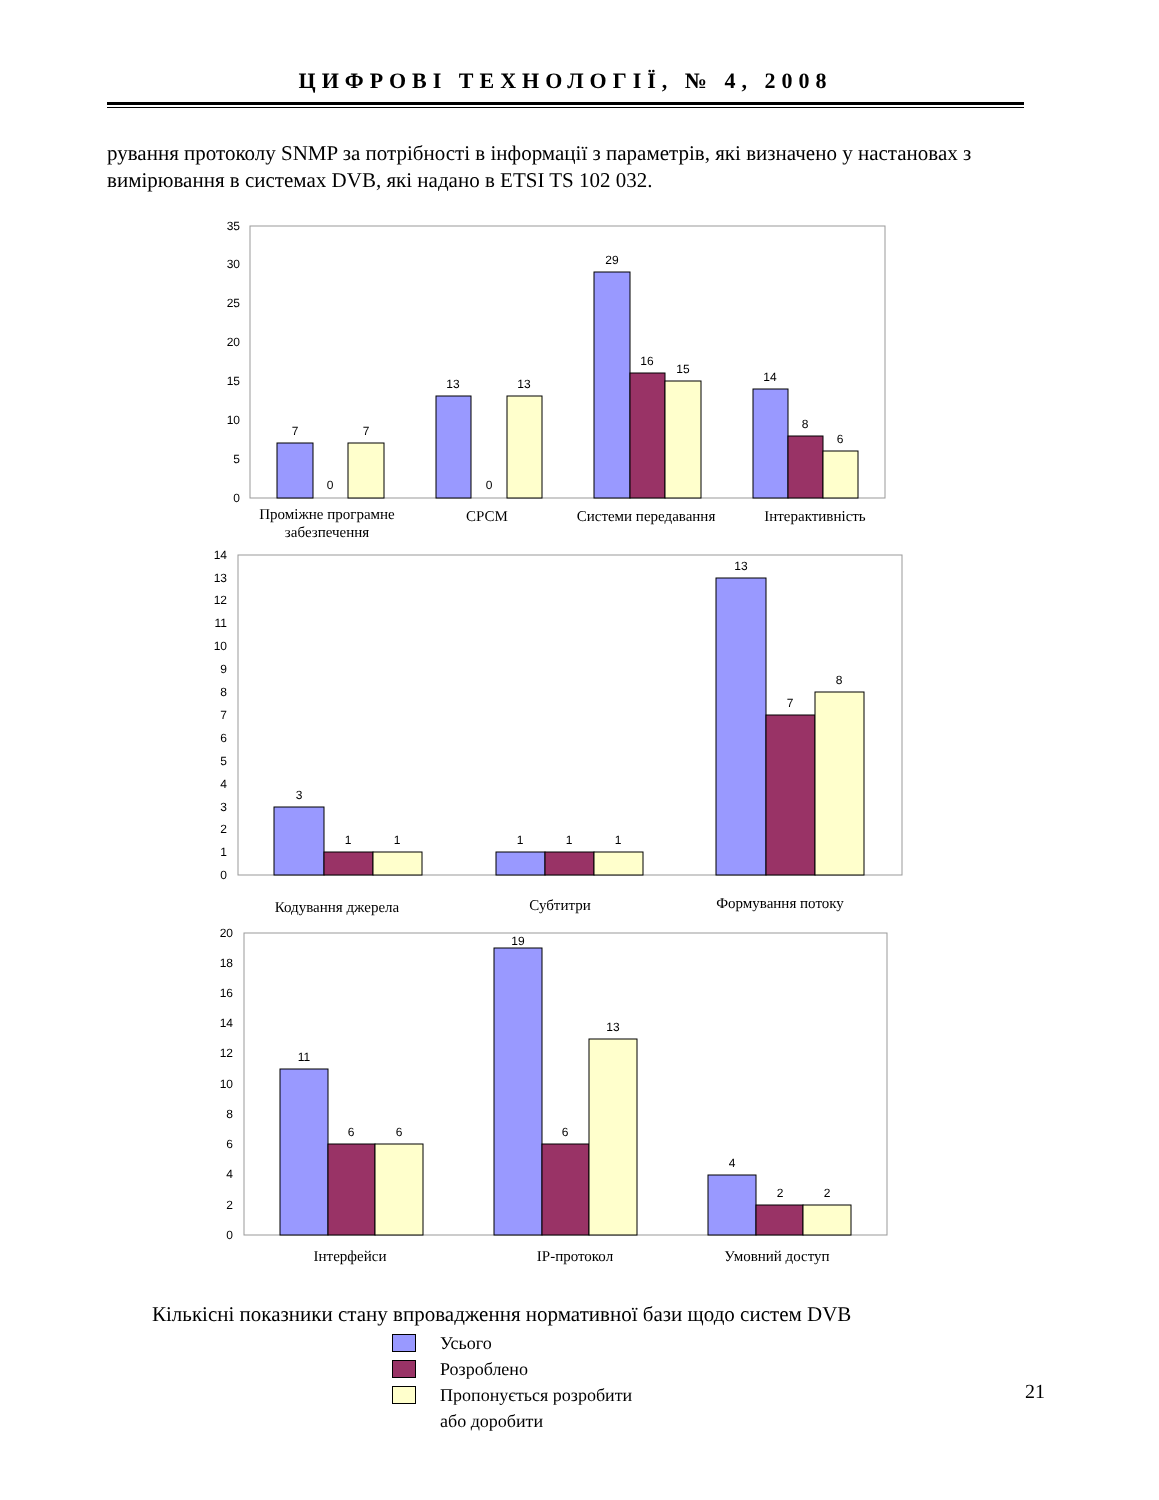ЦИФРОВІ ТЕХНОЛОГІЇ, № 4, 2008
рування протоколу SNMP за потрібності в інформації з параметрів, які визначено у настановах з вимірювання в системах DVB, які надано в ETSI TS 102 032.
0
5
10
15
20
25
30
35
0
1
2
3
4
5
6
7
8
9
10
11
12
13
14
0
2
4
6
8
10
12
14
16
18
20
7
0
7
13
0
13
29
16
15
14
8
6
Проміжне програмне
забезпечення
СРСМ
Системи передавання
Інтерактивність
3
1
1
1
1
1
13
7
8
Кодування джерела
Субтитри
Формування потоку
11
6
6
19
6
13
4
2
2
Інтерфейси
IP-протокол
Умовний доступ
Кількісні показники стану впровадження нормативної бази щодо систем DVB
Усього
Розроблено
Пропонується розробити
або доробити
21